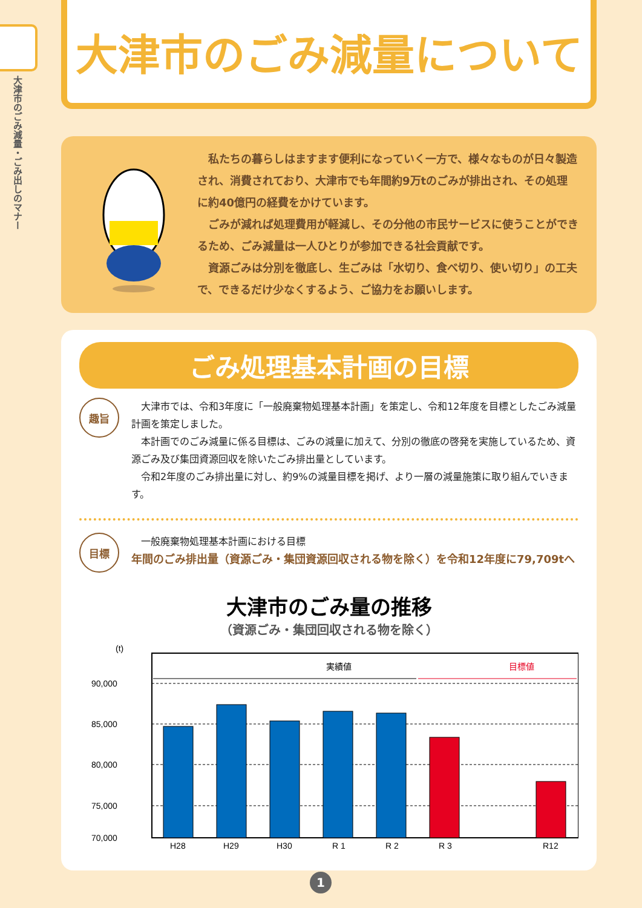大津市のごみ減量・ごみ出しのマナー
大津市のごみ減量について
　私たちの暮らしはますます便利になっていく一方で、様々なものが日々製造され、消費されており、大津市でも年間約9万tのごみが排出され、その処理に約40億円の経費をかけています。
　ごみが減れば処理費用が軽減し、その分他の市民サービスに使うことができるため、ごみ減量は一人ひとりが参加できる社会貢献です。
　資源ごみは分別を徹底し、生ごみは「水切り、食べ切り、使い切り」の工夫で、できるだけ少なくするよう、ご協力をお願いします。
ごみ処理基本計画の目標
趣旨
　大津市では、令和3年度に「一般廃棄物処理基本計画」を策定し、令和12年度を目標としたごみ減量計画を策定しました。
　本計画でのごみ減量に係る目標は、ごみの減量に加えて、分別の徹底の啓発を実施しているため、資源ごみ及び集団資源回収を除いたごみ排出量としています。
　令和2年度のごみ排出量に対し、約9%の減量目標を掲げ、より一層の減量施策に取り組んでいきます。
目標
　一般廃棄物処理基本計画における目標
年間のごみ排出量（資源ごみ・集団資源回収される物を除く）を令和12年度に79,709tへ
大津市のごみ量の推移
（資源ごみ・集団回収される物を除く）
(t)
90,000
85,000
80,000
75,000
70,000
実績値
目標値
H28
H29
H30
R 1
R 2
R 3
R12
1